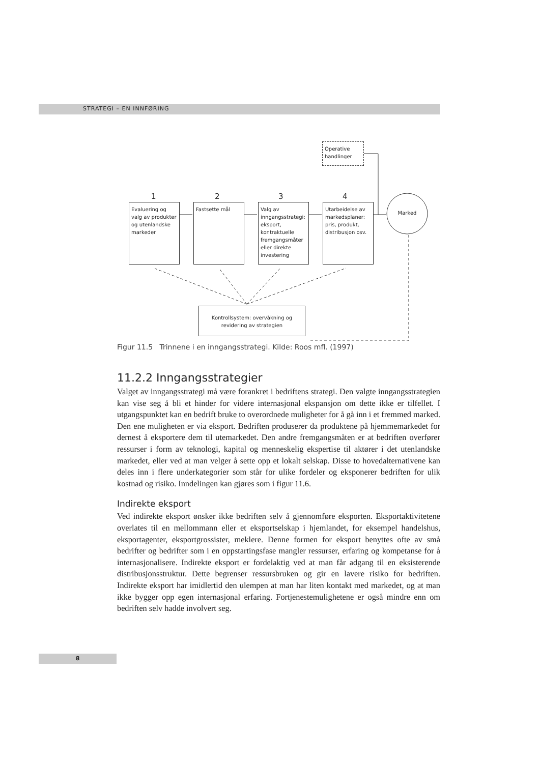STRATEGI – EN INNFØRING
Operative handlinger
1 2 3 4
Evaluering og valg av produkter og utenlandske markeder
Fastsette mål
Valg av inngangsstrategi: eksport, kontraktuelle fremgangsmåter eller direkte investering
Utarbeidelse av markedsplaner: pris, produkt, distribusjon osv.
Marked
Kontrollsystem: overvåkning og revidering av strategien
Figur 11.5 Trinnene i en inngangsstrategi. Kilde: Roos mfl. (1997)
11.2.2 Inngangsstrategier
Valget av inngangsstrategi må være forankret i bedriftens strategi. Den valgte inngangsstrategien kan vise seg å bli et hinder for videre internasjonal ekspansjon om dette ikke er tilfellet. I utgangspunktet kan en bedrift bruke to overordnede muligheter for å gå inn i et fremmed marked. Den ene muligheten er via eksport. Bedriften produserer da produktene på hjemmemarkedet for dernest å eksportere dem til utemarkedet. Den andre fremgangsmåten er at bedriften overfører ressurser i form av teknologi, kapital og menneskelig ekspertise til aktører i det utenlandske markedet, eller ved at man velger å sette opp et lokalt selskap. Disse to hovedalternativene kan deles inn i flere underkategorier som står for ulike fordeler og eksponerer bedriften for ulik kostnad og risiko. Inndelingen kan gjøres som i figur 11.6.
Indirekte eksport
Ved indirekte eksport ønsker ikke bedriften selv å gjennomføre eksporten. Eksportaktivitetene overlates til en mellommann eller et eksportselskap i hjemlandet, for eksempel handelshus, eksportagenter, eksportgrossister, meklere. Denne formen for eksport benyttes ofte av små bedrifter og bedrifter som i en oppstartingsfase mangler ressurser, erfaring og kompetanse for å internasjonalisere. Indirekte eksport er fordelaktig ved at man får adgang til en eksisterende distribusjonsstruktur. Dette begrenser ressursbruken og gir en lavere risiko for bedriften. Indirekte eksport har imidlertid den ulempen at man har liten kontakt med markedet, og at man ikke bygger opp egen internasjonal erfaring. Fortjenestemulighetene er også mindre enn om bedriften selv hadde involvert seg.
8